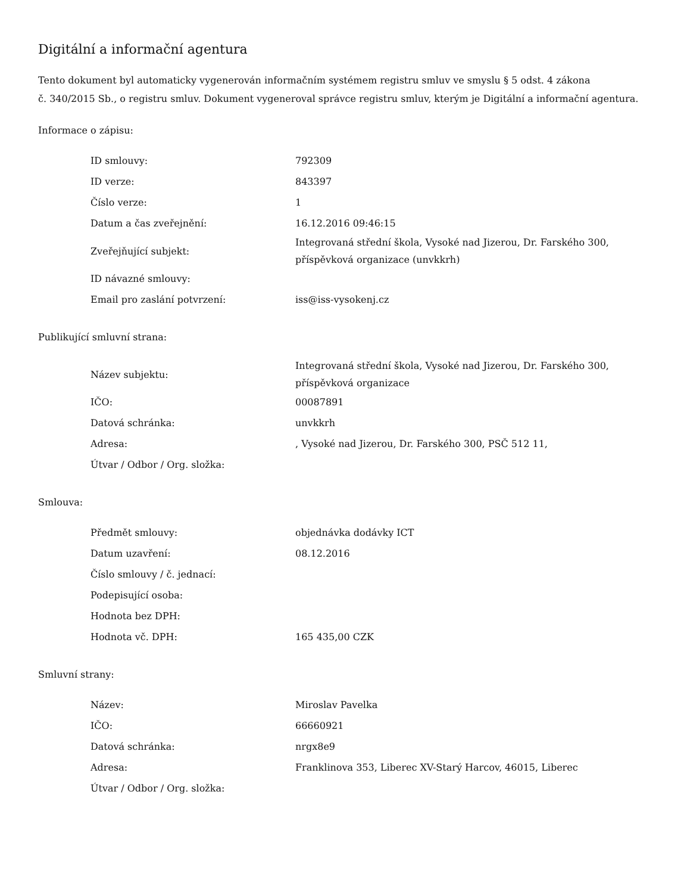Digitální a informační agentura
Tento dokument byl automaticky vygenerován informačním systémem registru smluv ve smyslu § 5 odst. 4 zákona
č. 340/2015 Sb., o registru smluv. Dokument vygeneroval správce registru smluv, kterým je Digitální a informační agentura.
Informace o zápisu:
| ID smlouvy: | 792309 |
| ID verze: | 843397 |
| Číslo verze: | 1 |
| Datum a čas zveřejnění: | 16.12.2016 09:46:15 |
| Zveřejňující subjekt: | Integrovaná střední škola, Vysoké nad Jizerou, Dr. Farského 300, příspěvková organizace (unvkkrh) |
| ID návazné smlouvy: | |
| Email pro zaslání potvrzení: | iss@iss-vysokenj.cz |
Publikující smluvní strana:
| Název subjektu: | Integrovaná střední škola, Vysoké nad Jizerou, Dr. Farského 300, příspěvková organizace |
| IČO: | 00087891 |
| Datová schránka: | unvkkrh |
| Adresa: | , Vysoké nad Jizerou, Dr. Farského 300, PSČ 512 11, |
| Útvar / Odbor / Org. složka: | |
Smlouva:
| Předmět smlouvy: | objednávka dodávky ICT |
| Datum uzavření: | 08.12.2016 |
| Číslo smlouvy / č. jednací: | |
| Podepisující osoba: | |
| Hodnota bez DPH: | |
| Hodnota vč. DPH: | 165 435,00 CZK |
Smluvní strany:
| Název: | Miroslav Pavelka |
| IČO: | 66660921 |
| Datová schránka: | nrgx8e9 |
| Adresa: | Franklinova 353, Liberec XV-Starý Harcov, 46015, Liberec |
| Útvar / Odbor / Org. složka: | |